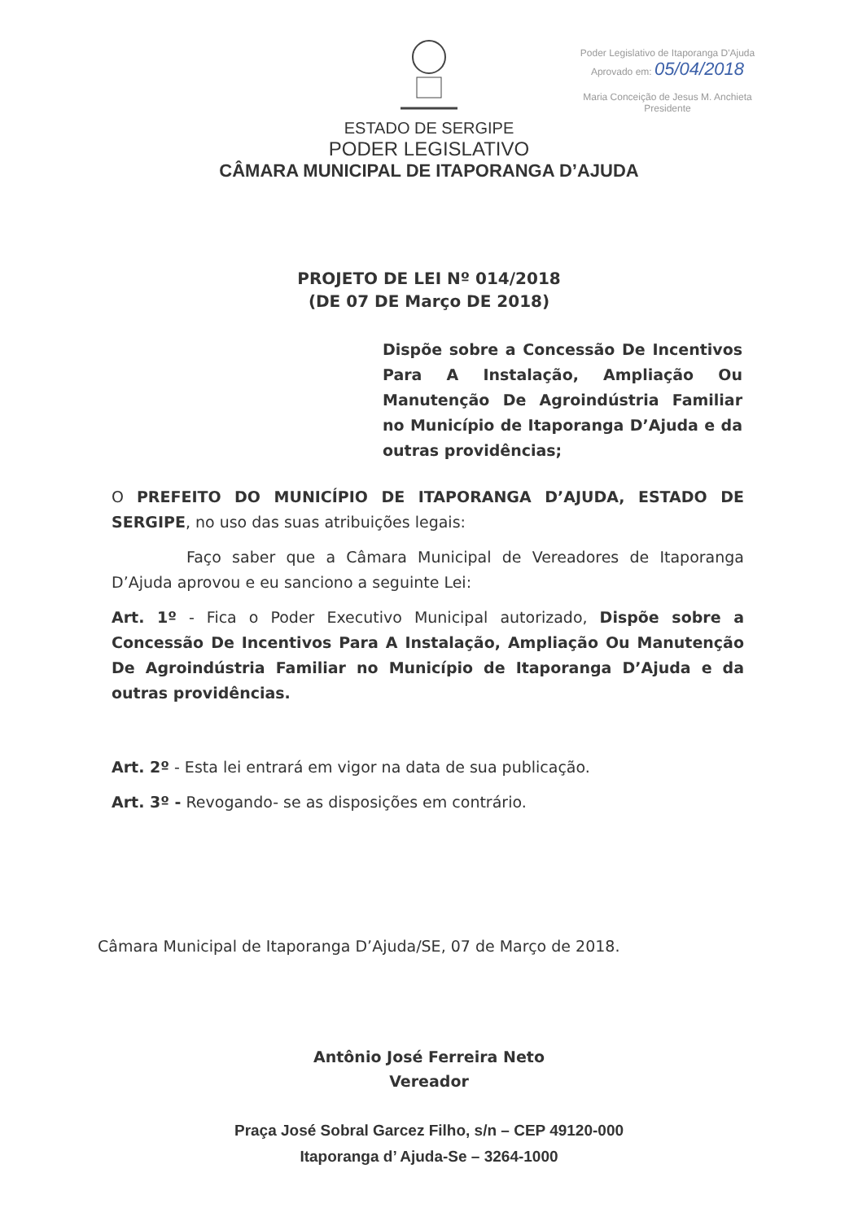Poder Legislativo de Itaporanga D'Ajuda
Aprovado em: 05/04/2018
Maria Conceição de Jesus M. Anchieta
Presidente
ESTADO DE SERGIPE
PODER LEGISLATIVO
CÂMARA MUNICIPAL DE ITAPORANGA D’AJUDA
PROJETO DE LEI Nº 014/2018
(DE 07 DE Março DE 2018)
Dispõe sobre a Concessão De Incentivos Para A Instalação, Ampliação Ou Manutenção De Agroindústria Familiar no Município de Itaporanga D’Ajuda e da outras providências;
O PREFEITO DO MUNICÍPIO DE ITAPORANGA D’AJUDA, ESTADO DE SERGIPE, no uso das suas atribuições legais:
Faço saber que a Câmara Municipal de Vereadores de Itaporanga D’Ajuda aprovou e eu sanciono a seguinte Lei:
Art. 1º - Fica o Poder Executivo Municipal autorizado, Dispõe sobre a Concessão De Incentivos Para A Instalação, Ampliação Ou Manutenção De Agroindústria Familiar no Município de Itaporanga D’Ajuda e da outras providências.
Art. 2º - Esta lei entrará em vigor na data de sua publicação.
Art. 3º - Revogando- se as disposições em contrário.
Câmara Municipal de Itaporanga D’Ajuda/SE, 07 de Março de 2018.
Antônio José Ferreira Neto
Vereador
Praça José Sobral Garcez Filho, s/n – CEP 49120-000
Itaporanga d’ Ajuda-Se – 3264-1000